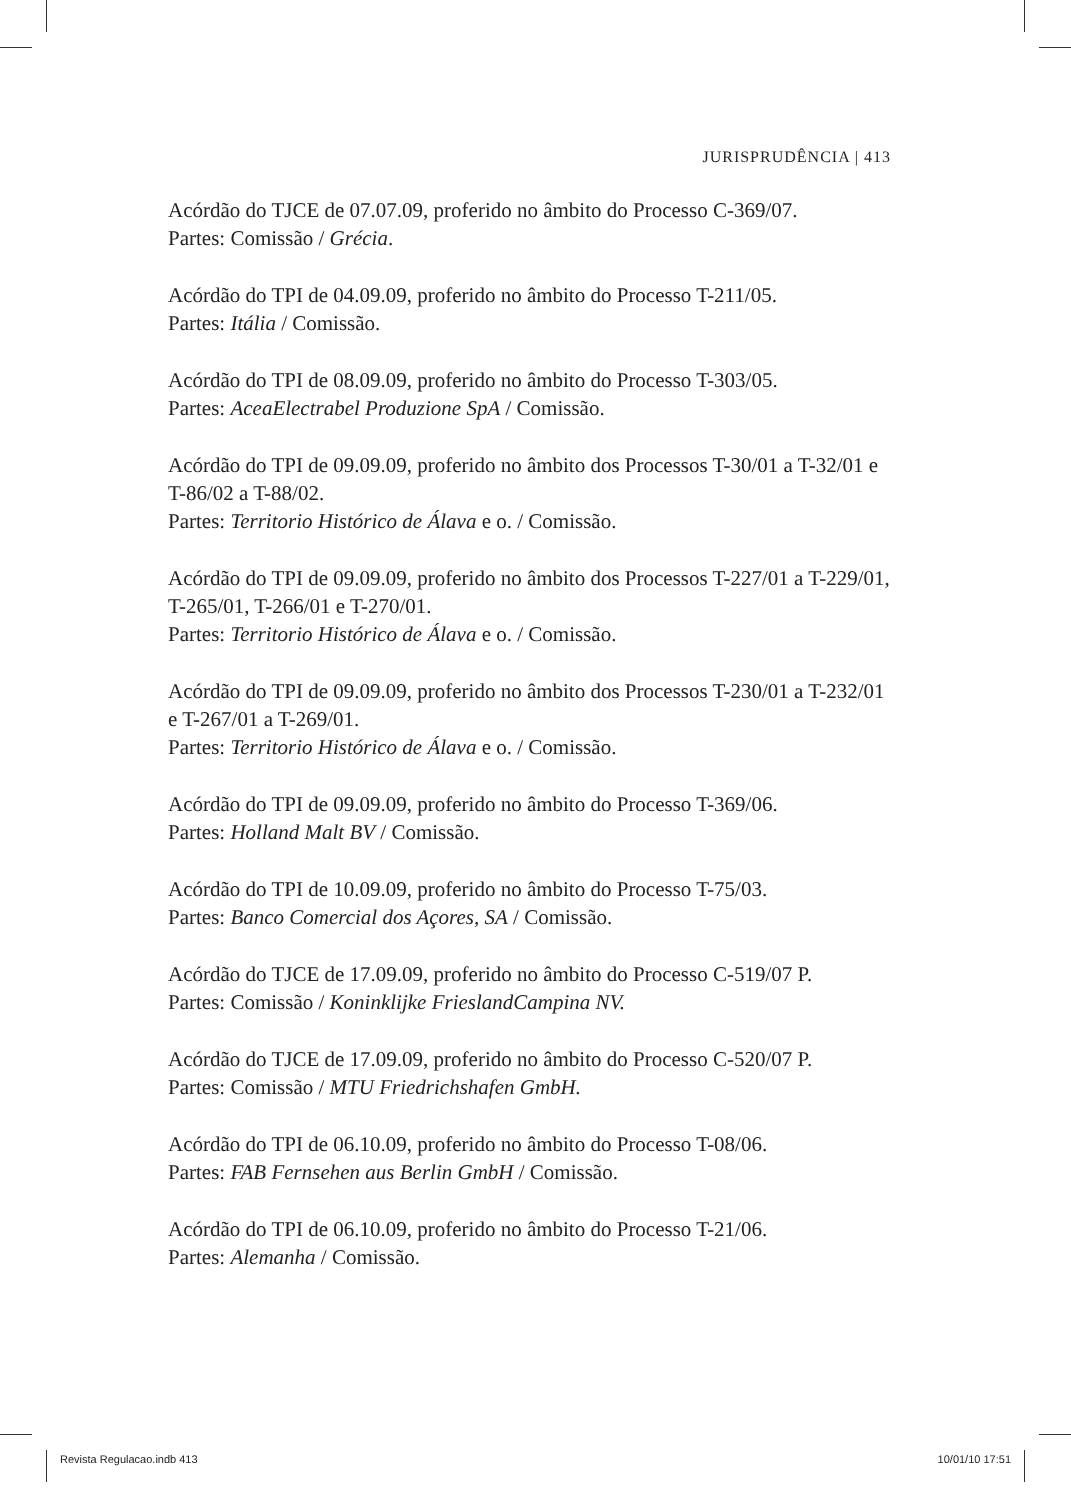JURISPRUDÊNCIA | 413
Acórdão do TJCE de 07.07.09, proferido no âmbito do Processo C-369/07.
Partes: Comissão / Grécia.
Acórdão do TPI de 04.09.09, proferido no âmbito do Processo T-211/05.
Partes: Itália / Comissão.
Acórdão do TPI de 08.09.09, proferido no âmbito do Processo T-303/05.
Partes: AceaElectrabel Produzione SpA / Comissão.
Acórdão do TPI de 09.09.09, proferido no âmbito dos Processos T-30/01 a T-32/01 e T-86/02 a T-88/02.
Partes: Territorio Histórico de Álava e o. / Comissão.
Acórdão do TPI de 09.09.09, proferido no âmbito dos Processos T-227/01 a T-229/01, T-265/01, T-266/01 e T-270/01.
Partes: Territorio Histórico de Álava e o. / Comissão.
Acórdão do TPI de 09.09.09, proferido no âmbito dos Processos T-230/01 a T-232/01 e T-267/01 a T-269/01.
Partes: Territorio Histórico de Álava e o. / Comissão.
Acórdão do TPI de 09.09.09, proferido no âmbito do Processo T-369/06.
Partes: Holland Malt BV / Comissão.
Acórdão do TPI de 10.09.09, proferido no âmbito do Processo T-75/03.
Partes: Banco Comercial dos Açores, SA / Comissão.
Acórdão do TJCE de 17.09.09, proferido no âmbito do Processo C-519/07 P.
Partes: Comissão / Koninklijke FrieslandCampina NV.
Acórdão do TJCE de 17.09.09, proferido no âmbito do Processo C-520/07 P.
Partes: Comissão / MTU Friedrichshafen GmbH.
Acórdão do TPI de 06.10.09, proferido no âmbito do Processo T-08/06.
Partes: FAB Fernsehen aus Berlin GmbH / Comissão.
Acórdão do TPI de 06.10.09, proferido no âmbito do Processo T-21/06.
Partes: Alemanha / Comissão.
Revista Regulacao.indb 413 10/01/10 17:51